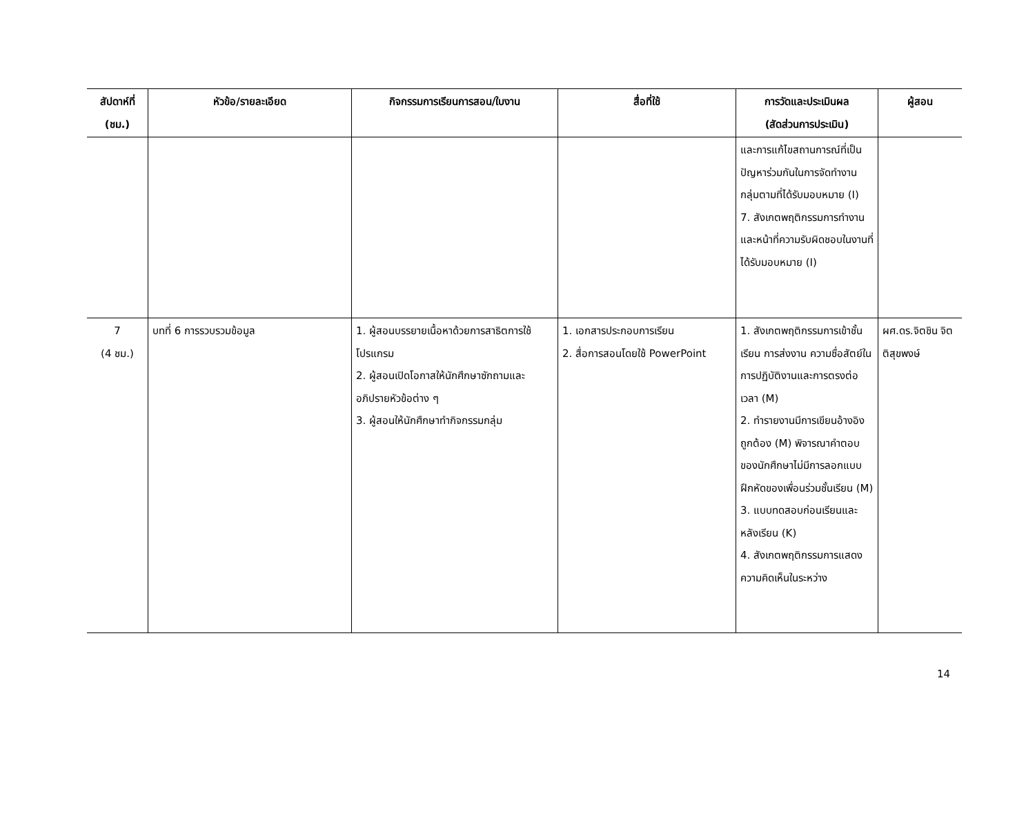| สัปดาห์ที่ (ชม.) | หัวข้อ/รายละเอียด | กิจกรรมการเรียนการสอน/ใบงาน | สื่อที่ใช้ | การวัดและประเมินผล (สัดส่วนการประเมิน) | ผู้สอน |
| --- | --- | --- | --- | --- | --- |
| | | | | และการแก้ไขสถานการณ์ที่เป็นปัญหาร่วมกันในการจัดทำงานกลุ่มตามที่ได้รับมอบหมาย (I) 7. สังเกตพฤติกรรมการทำงานและหน้าที่ความรับผิดชอบในงานที่ได้รับมอบหมาย (I) | |
| 7 (4 ชม.) | บทที่ 6 การรวบรวมข้อมูล | 1. ผู้สอนบรรยายเนื้อหาด้วยการสาธิตการใช้โปรแกรม 2. ผู้สอนเปิดโอกาสให้นักศึกษาซักถามและอภิปรายหัวข้อต่าง ๆ 3. ผู้สอนให้นักศึกษาทำกิจกรรมกลุ่ม | 1. เอกสารประกอบการเรียน 2. สื่อการสอนโดยใช้ PowerPoint | 1. สังเกตพฤติกรรมการเข้าชั้นเรียน การส่งงาน ความซื่อสัตย์ในการปฏิบัติงานและการตรงต่อเวลา (M) 2. ทำรายงานมีการเขียนอ้างอิงถูกต้อง (M) พิจารณาคำตอบของนักศึกษาไม่มีการลอกแบบฝึกหัดของเพื่อนร่วมชั้นเรียน (M) 3. แบบทดสอบก่อนเรียนและหลังเรียน (K) 4. สังเกตพฤติกรรมการแสดงความคิดเห็นในระหว่าง | ผศ.ดร.จิตชิน จิตติสุขพงษ์ |
14